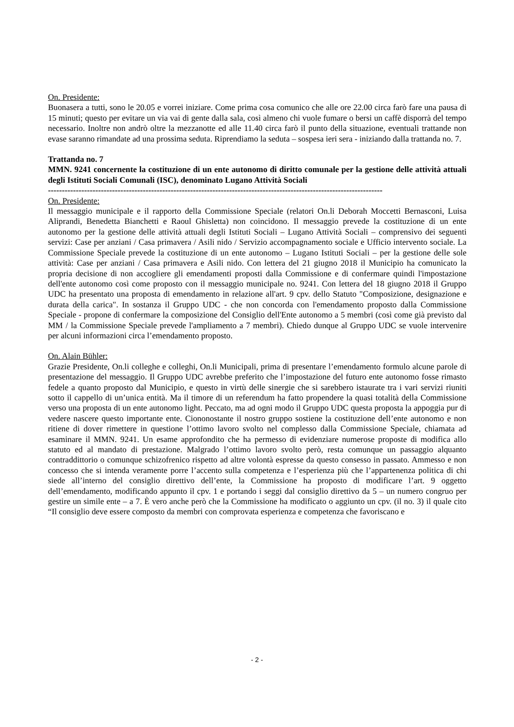On. Presidente:
Buonasera a tutti, sono le 20.05 e vorrei iniziare. Come prima cosa comunico che alle ore 22.00 circa farò fare una pausa di 15 minuti; questo per evitare un via vai di gente dalla sala, così almeno chi vuole fumare o bersi un caffè disporrà del tempo necessario. Inoltre non andrò oltre la mezzanotte ed alle 11.40 circa farò il punto della situazione, eventuali trattande non evase saranno rimandate ad una prossima seduta. Riprendiamo la seduta – sospesa ieri sera - iniziando dalla trattanda no. 7.
Trattanda no. 7
MMN. 9241 concernente la costituzione di un ente autonomo di diritto comunale per la gestione delle attività attuali degli Istituti Sociali Comunali (ISC), denominato Lugano Attività Sociali
------------------------------------------------------------------------------------------------------------------------
On. Presidente:
Il messaggio municipale e il rapporto della Commissione Speciale (relatori On.li Deborah Moccetti Bernasconi, Luisa Aliprandi, Benedetta Bianchetti e Raoul Ghisletta) non coincidono. Il messaggio prevede la costituzione di un ente autonomo per la gestione delle attività attuali degli Istituti Sociali – Lugano Attività Sociali – comprensivo dei seguenti servizi: Case per anziani / Casa primavera / Asili nido / Servizio accompagnamento sociale e Ufficio intervento sociale. La Commissione Speciale prevede la costituzione di un ente autonomo – Lugano Istituti Sociali – per la gestione delle sole attività: Case per anziani / Casa primavera e Asili nido. Con lettera del 21 giugno 2018 il Municipio ha comunicato la propria decisione di non accogliere gli emendamenti proposti dalla Commissione e di confermare quindi l'impostazione dell'ente autonomo così come proposto con il messaggio municipale no. 9241. Con lettera del 18 giugno 2018 il Gruppo UDC ha presentato una proposta di emendamento in relazione all'art. 9 cpv. dello Statuto "Composizione, designazione e durata della carica". In sostanza il Gruppo UDC - che non concorda con l'emendamento proposto dalla Commissione Speciale - propone di confermare la composizione del Consiglio dell'Ente autonomo a 5 membri (così come già previsto dal MM / la Commissione Speciale prevede l'ampliamento a 7 membri). Chiedo dunque al Gruppo UDC se vuole intervenire per alcuni informazioni circa l’emendamento proposto.
On. Alain Bühler:
Grazie Presidente, On.li colleghe e colleghi, On.li Municipali, prima di presentare l’emendamento formulo alcune parole di presentazione del messaggio. Il Gruppo UDC avrebbe preferito che l’impostazione del futuro ente autonomo fosse rimasto fedele a quanto proposto dal Municipio, e questo in virtù delle sinergie che si sarebbero istaurate tra i vari servizi riuniti sotto il cappello di un’unica entità. Ma il timore di un referendum ha fatto propendere la quasi totalità della Commissione verso una proposta di un ente autonomo light. Peccato, ma ad ogni modo il Gruppo UDC questa proposta la appoggia pur di vedere nascere questo importante ente. Ciononostante il nostro gruppo sostiene la costituzione dell’ente autonomo e non ritiene di dover rimettere in questione l’ottimo lavoro svolto nel complesso dalla Commissione Speciale, chiamata ad esaminare il MMN. 9241. Un esame approfondito che ha permesso di evidenziare numerose proposte di modifica allo statuto ed al mandato di prestazione. Malgrado l’ottimo lavoro svolto però, resta comunque un passaggio alquanto contraddittorio o comunque schizofrenico rispetto ad altre volontà espresse da questo consesso in passato. Ammesso e non concesso che si intenda veramente porre l’accento sulla competenza e l’esperienza più che l’appartenenza politica di chi siede all’interno del consiglio direttivo dell’ente, la Commissione ha proposto di modificare l’art. 9 oggetto dell’emendamento, modificando appunto il cpv. 1 e portando i seggi dal consiglio direttivo da 5 – un numero congruo per gestire un simile ente – a 7. È vero anche però che la Commissione ha modificato o aggiunto un cpv. (il no. 3) il quale cito “Il consiglio deve essere composto da membri con comprovata esperienza e competenza che favoriscano e
- 2 -